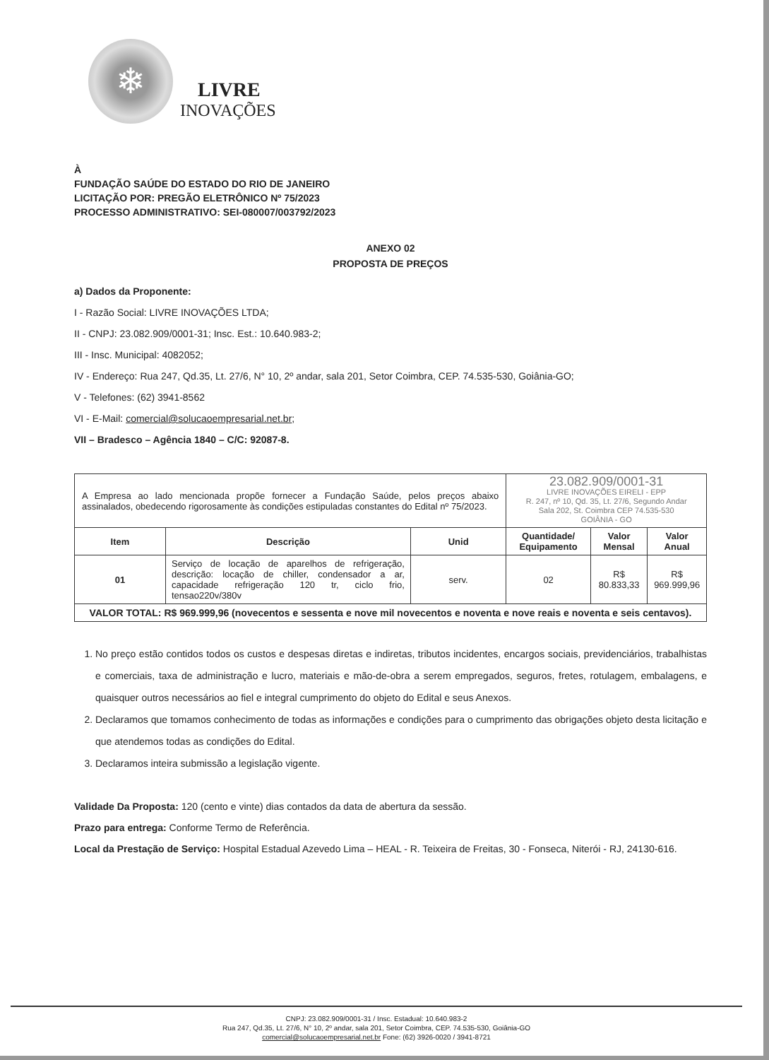❄
LIVRE
INOVAÇÕES
À
FUNDAÇÃO SAÚDE DO ESTADO DO RIO DE JANEIRO
LICITAÇÃO POR: PREGÃO ELETRÔNICO Nº 75/2023
PROCESSO ADMINISTRATIVO: SEI-080007/003792/2023
ANEXO 02
PROPOSTA DE PREÇOS
a) Dados da Proponente:
I - Razão Social: LIVRE INOVAÇÕES LTDA;
II - CNPJ: 23.082.909/0001-31; Insc. Est.: 10.640.983-2;
III - Insc. Municipal: 4082052;
IV - Endereço: Rua 247, Qd.35, Lt. 27/6, N° 10, 2º andar, sala 201, Setor Coimbra, CEP. 74.535-530, Goiânia-GO;
V - Telefones: (62) 3941-8562
VI - E-Mail: comercial@solucaoempresarial.net.br;
VII – Bradesco – Agência 1840 – C/C: 92087-8.
| A Empresa ao lado mencionada propõe fornecer a Fundação Saúde, pelos preços abaixo assinalados, obedecendo rigorosamente às condições estipuladas constantes do Edital nº 75/2023. | | | 23.082.909/0001-31 LIVRE INOVAÇÕES EIRELI - EPP R. 247, nº 10, Qd. 35, Lt. 27/6, Segundo Andar Sala 202, St. Coimbra CEP 74.535-530 GOIÂNIA - GO | | |
| Item | Descrição | Unid | Quantidade/ Equipamento | Valor Mensal | Valor Anual |
| 01 | Serviço de locação de aparelhos de refrigeração, descrição: locação de chiller, condensador a ar, capacidade refrigeração 120 tr, ciclo frio, tensao220v/380v | serv. | 02 | R$ 80.833,33 | R$ 969.999,96 |
| VALOR TOTAL: R$ 969.999,96 (novecentos e sessenta e nove mil novecentos e noventa e nove reais e noventa e seis centavos). | | | | | |
1. No preço estão contidos todos os custos e despesas diretas e indiretas, tributos incidentes, encargos sociais, previdenciários, trabalhistas e comerciais, taxa de administração e lucro, materiais e mão-de-obra a serem empregados, seguros, fretes, rotulagem, embalagens, e quaisquer outros necessários ao fiel e integral cumprimento do objeto do Edital e seus Anexos.
2. Declaramos que tomamos conhecimento de todas as informações e condições para o cumprimento das obrigações objeto desta licitação e que atendemos todas as condições do Edital.
3. Declaramos inteira submissão a legislação vigente.
Validade Da Proposta: 120 (cento e vinte) dias contados da data de abertura da sessão.
Prazo para entrega: Conforme Termo de Referência.
Local da Prestação de Serviço: Hospital Estadual Azevedo Lima – HEAL - R. Teixeira de Freitas, 30 - Fonseca, Niterói - RJ, 24130-616.
CNPJ: 23.082.909/0001-31 / Insc. Estadual: 10.640.983-2
Rua 247, Qd.35, Lt. 27/6, N° 10, 2º andar, sala 201, Setor Coimbra, CEP. 74.535-530, Goiânia-GO
comercial@solucaoempresarial.net.br Fone: (62) 3926-0020 / 3941-8721